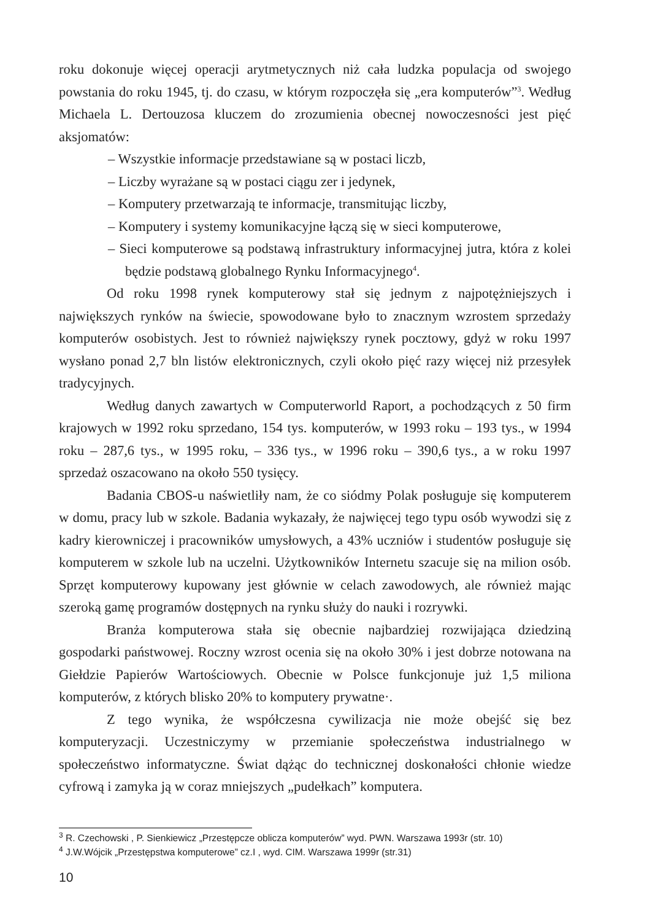roku dokonuje więcej operacji arytmetycznych niż cała ludzka populacja od swojego powstania do roku 1945, tj. do czasu, w którym rozpoczęła się „era komputerów”<sup>3</sup>. Według Michaela L. Dertouzosa kluczem do zrozumienia obecnej nowoczesności jest pięć aksjomatów:
– Wszystkie informacje przedstawiane są w postaci liczb,
– Liczby wyrażane są w postaci ciągu zer i jedynek,
– Komputery przetwarzają te informacje, transmitując liczby,
– Komputery i systemy komunikacyjne łączą się w sieci komputerowe,
– Sieci komputerowe są podstawą infrastruktury informacyjnej jutra, która z kolei będzie podstawą globalnego Rynku Informacyjnego<sup>4</sup>.
Od roku 1998 rynek komputerowy stał się jednym z najpotężniejszych i największych rynków na świecie, spowodowane było to znacznym wzrostem sprzedaży komputerów osobistych. Jest to również największy rynek pocztowy, gdyż w roku 1997 wysłano ponad 2,7 bln listów elektronicznych, czyli około pięć razy więcej niż przesyłek tradycyjnych.
Według danych zawartych w Computerworld Raport, a pochodzących z 50 firm krajowych w 1992 roku sprzedano, 154 tys. komputerów, w 1993 roku – 193 tys., w 1994 roku – 287,6 tys., w 1995 roku, – 336 tys., w 1996 roku – 390,6 tys., a w roku 1997 sprzedaż oszacowano na około 550 tysięcy.
Badania CBOS-u naświetliły nam, że co siódmy Polak posługuje się komputerem w domu, pracy lub w szkole. Badania wykazały, że najwięcej tego typu osób wywodzi się z kadry kierowniczej i pracowników umysłowych, a 43% uczniów i studentów posługuje się komputerem w szkole lub na uczelni. Użytkowników Internetu szacuje się na milion osób. Sprzęt komputerowy kupowany jest głównie w celach zawodowych, ale również mając szeroką gamę programów dostępnych na rynku służy do nauki i rozrywki.
Branża komputerowa stała się obecnie najbardziej rozwijająca dziedziną gospodarki państwowej. Roczny wzrost ocenia się na około 30% i jest dobrze notowana na Giełdzie Papierów Wartościowych. Obecnie w Polsce funkcjonuje już 1,5 miliona komputerów, z których blisko 20% to komputery prywatne·.
Z tego wynika, że współczesna cywilizacja nie może obejść się bez komputeryzacji. Uczestniczymy w przemianie społeczeństwa industrialnego w społeczeństwo informatyczne. Świat dążąc do technicznej doskonałości chłonie wiedze cyfrową i zamyka ją w coraz mniejszych „pudełkach” komputera.
<sup>3</sup> R. Czechowski , P. Sienkiewicz „Przestępcze oblicza komputerów” wyd. PWN. Warszawa 1993r (str. 10)
<sup>4</sup> J.W.Wójcik „Przestępstwa komputerowe” cz.I , wyd. CIM. Warszawa 1999r (str.31)
10